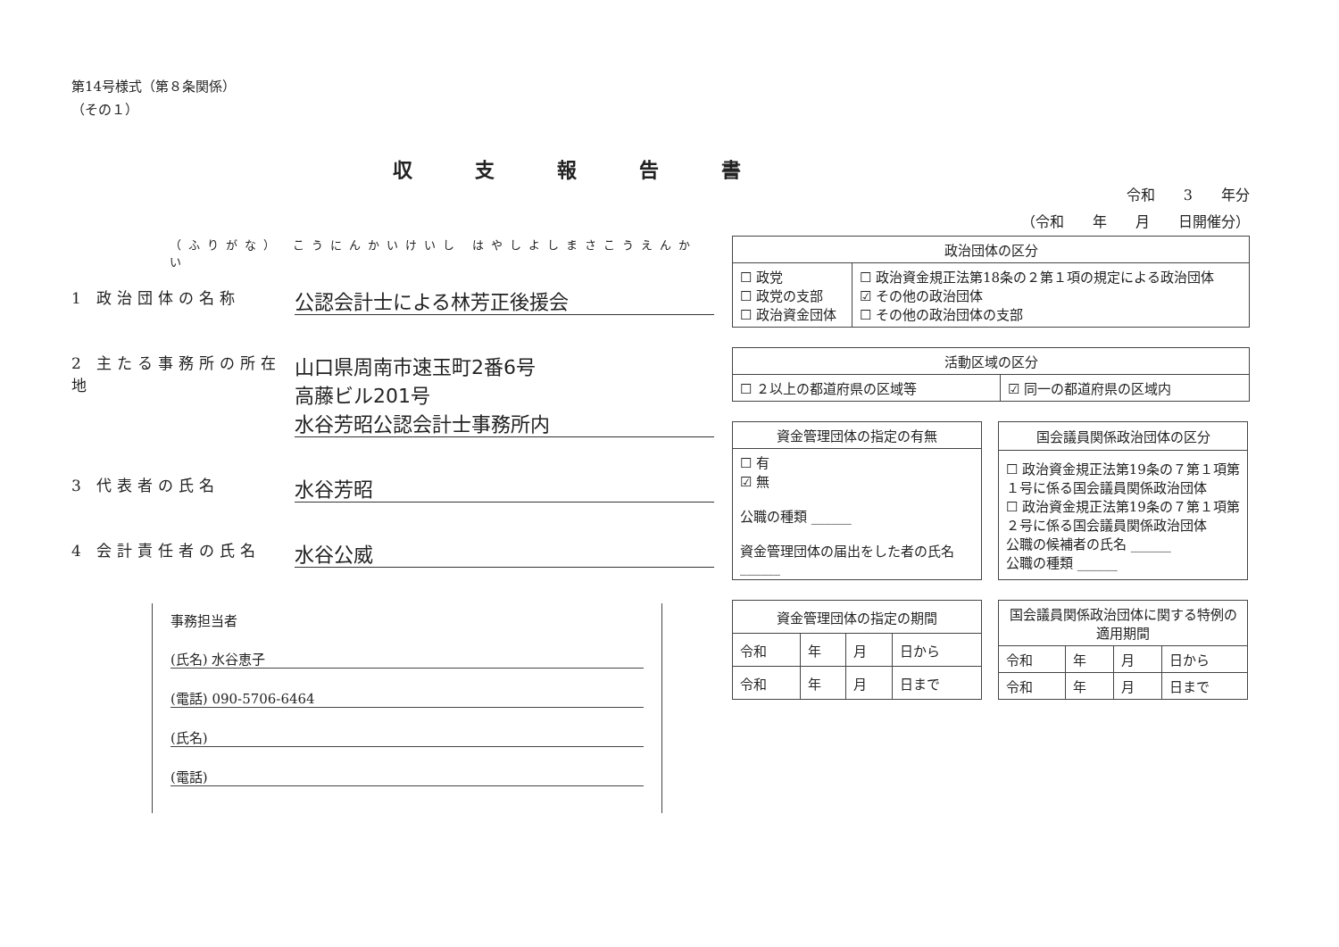第14号様式（第８条関係）
（その１）
収支報告書
令和　　3　　年分
（令和　　年　　月　　日開催分）
（ふりがな） こうにんかいけいし はやしよしまさこうえんかい
1 政治団体の名称
公認会計士による林芳正後援会
2 主たる事務所の所在地
山口県周南市速玉町2番6号
高藤ビル201号
水谷芳昭公認会計士事務所内
3 代表者の氏名
水谷芳昭
4 会計責任者の氏名
水谷公威
事務担当者
(氏名) 水谷恵子
(電話) 090-5706-6464
(氏名)
(電話)
| 政治団体の区分 | |
| --- | --- |
| ☐ 政党 ☐ 政党の支部 ☐ 政治資金団体 | ☐ 政治資金規正法第18条の２第１項の規定による政治団体 ☑ その他の政治団体 ☐ その他の政治団体の支部 |
| 活動区域の区分 | |
| --- | --- |
| ☐ ２以上の都道府県の区域等 | ☑ 同一の都道府県の区域内 |
| 資金管理団体の指定の有無 |
| --- |
| ☐ 有 ☑ 無 公職の種類 ______ 資金管理団体の届出をした者の氏名 ______ |
| 国会議員関係政治団体の区分 |
| --- |
| ☐ 政治資金規正法第19条の７第１項第１号に係る国会議員関係政治団体 ☐ 政治資金規正法第19条の７第１項第２号に係る国会議員関係政治団体 公職の候補者の氏名 ______ 公職の種類 ______ |
| 資金管理団体の指定の期間 | | | |
| --- | --- | --- | --- |
| 令和 | 年 | 月 | 日から |
| 令和 | 年 | 月 | 日まで |
| 国会議員関係政治団体に関する特例の適用期間 | | | |
| --- | --- | --- | --- |
| 令和 | 年 | 月 | 日から |
| 令和 | 年 | 月 | 日まで |